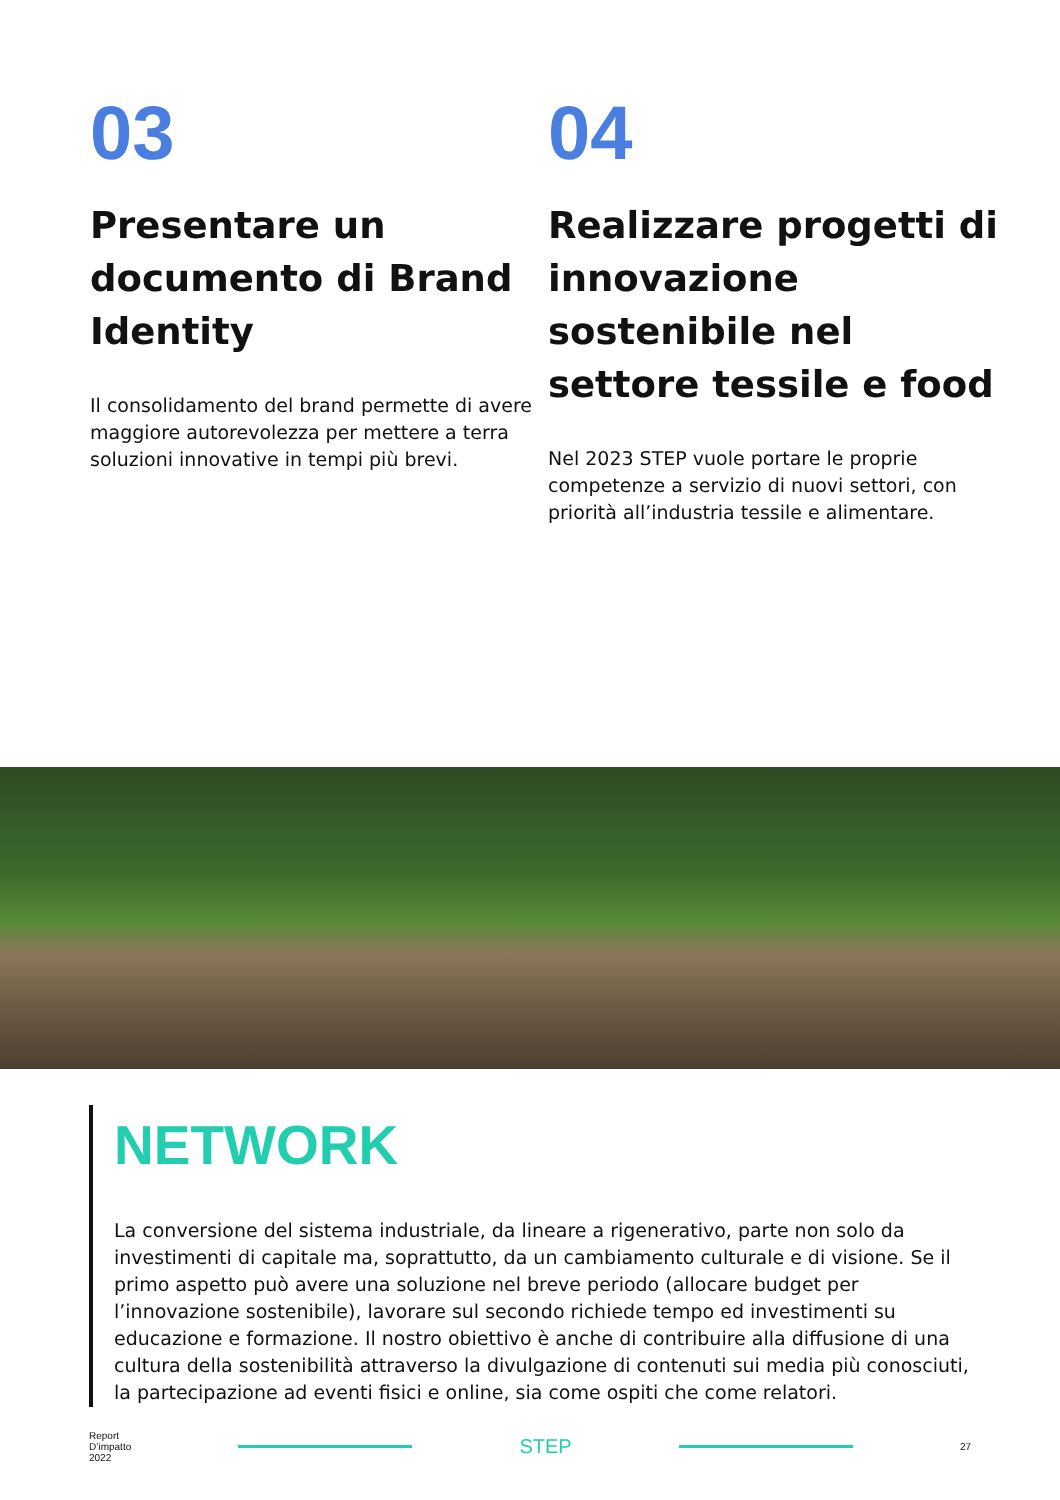03
Presentare un documento di Brand Identity
Il consolidamento del brand permette di avere maggiore autorevolezza per mettere a terra soluzioni innovative in tempi più brevi.
04
Realizzare progetti di innovazione sostenibile nel settore tessile e food
Nel 2023 STEP vuole portare le proprie competenze a servizio di nuovi settori, con priorità all’industria tessile e alimentare.
NETWORK
La conversione del sistema industriale, da lineare a rigenerativo, parte non solo da investimenti di capitale ma, soprattutto, da un cambiamento culturale e di visione. Se il primo aspetto può avere una soluzione nel breve periodo (allocare budget per l’innovazione sostenibile), lavorare sul secondo richiede tempo ed investimenti su educazione e formazione. Il nostro obiettivo è anche di contribuire alla diffusione di una cultura della sostenibilità attraverso la divulgazione di contenuti sui media più conosciuti, la partecipazione ad eventi fisici e online, sia come ospiti che come relatori.
Report
D’impatto
2022
STEP
27